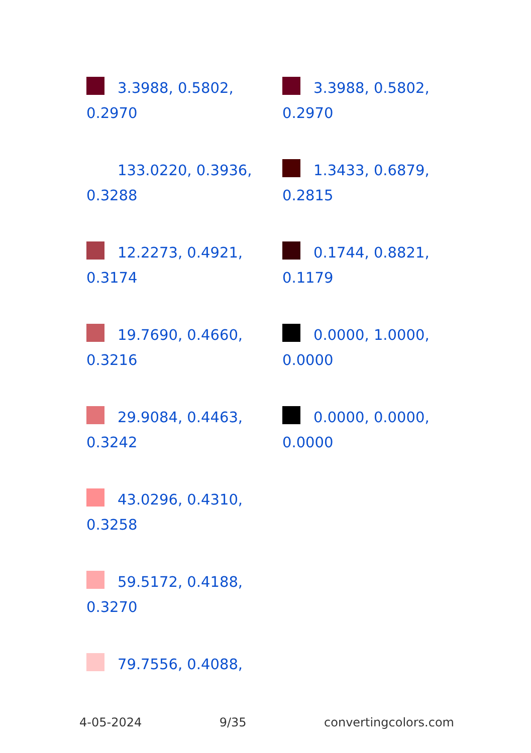3.3988, 0.5802, 0.2970
133.0220, 0.3936, 0.3288
12.2273, 0.4921, 0.3174
19.7690, 0.4660, 0.3216
29.9084, 0.4463, 0.3242
43.0296, 0.4310, 0.3258
59.5172, 0.4188, 0.3270
79.7556, 0.4088,
3.3988, 0.5802, 0.2970
1.3433, 0.6879, 0.2815
0.1744, 0.8821, 0.1179
0.0000, 1.0000, 0.0000
0.0000, 0.0000, 0.0000
4-05-2024 9/35 convertingcolors.com